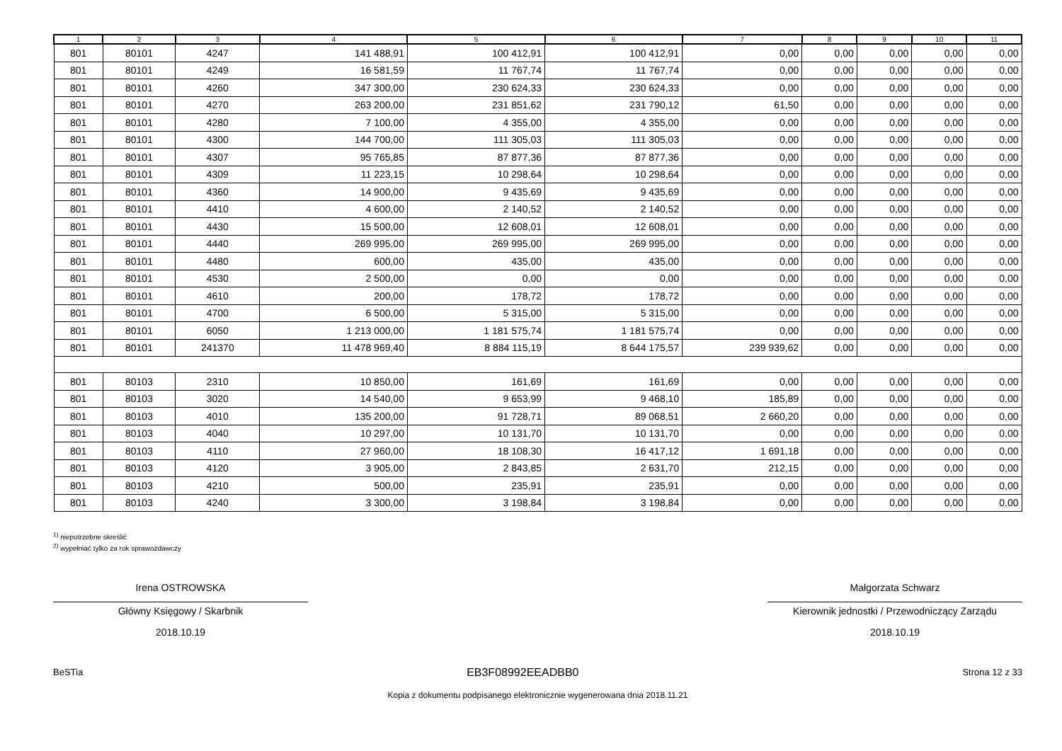| 1 | 2 | 3 | 4 | 5 | 6 | 7 | 8 | 9 | 10 | 11 |
| --- | --- | --- | --- | --- | --- | --- | --- | --- | --- | --- |
| 801 | 80101 | 4247 | 141 488,91 | 100 412,91 | 100 412,91 | 0,00 | 0,00 | 0,00 | 0,00 | 0,00 |
| 801 | 80101 | 4249 | 16 581,59 | 11 767,74 | 11 767,74 | 0,00 | 0,00 | 0,00 | 0,00 | 0,00 |
| 801 | 80101 | 4260 | 347 300,00 | 230 624,33 | 230 624,33 | 0,00 | 0,00 | 0,00 | 0,00 | 0,00 |
| 801 | 80101 | 4270 | 263 200,00 | 231 851,62 | 231 790,12 | 61,50 | 0,00 | 0,00 | 0,00 | 0,00 |
| 801 | 80101 | 4280 | 7 100,00 | 4 355,00 | 4 355,00 | 0,00 | 0,00 | 0,00 | 0,00 | 0,00 |
| 801 | 80101 | 4300 | 144 700,00 | 111 305,03 | 111 305,03 | 0,00 | 0,00 | 0,00 | 0,00 | 0,00 |
| 801 | 80101 | 4307 | 95 765,85 | 87 877,36 | 87 877,36 | 0,00 | 0,00 | 0,00 | 0,00 | 0,00 |
| 801 | 80101 | 4309 | 11 223,15 | 10 298,64 | 10 298,64 | 0,00 | 0,00 | 0,00 | 0,00 | 0,00 |
| 801 | 80101 | 4360 | 14 900,00 | 9 435,69 | 9 435,69 | 0,00 | 0,00 | 0,00 | 0,00 | 0,00 |
| 801 | 80101 | 4410 | 4 600,00 | 2 140,52 | 2 140,52 | 0,00 | 0,00 | 0,00 | 0,00 | 0,00 |
| 801 | 80101 | 4430 | 15 500,00 | 12 608,01 | 12 608,01 | 0,00 | 0,00 | 0,00 | 0,00 | 0,00 |
| 801 | 80101 | 4440 | 269 995,00 | 269 995,00 | 269 995,00 | 0,00 | 0,00 | 0,00 | 0,00 | 0,00 |
| 801 | 80101 | 4480 | 600,00 | 435,00 | 435,00 | 0,00 | 0,00 | 0,00 | 0,00 | 0,00 |
| 801 | 80101 | 4530 | 2 500,00 | 0,00 | 0,00 | 0,00 | 0,00 | 0,00 | 0,00 | 0,00 |
| 801 | 80101 | 4610 | 200,00 | 178,72 | 178,72 | 0,00 | 0,00 | 0,00 | 0,00 | 0,00 |
| 801 | 80101 | 4700 | 6 500,00 | 5 315,00 | 5 315,00 | 0,00 | 0,00 | 0,00 | 0,00 | 0,00 |
| 801 | 80101 | 6050 | 1 213 000,00 | 1 181 575,74 | 1 181 575,74 | 0,00 | 0,00 | 0,00 | 0,00 | 0,00 |
| 801 | 80101 | 241370 | 11 478 969,40 | 8 884 115,19 | 8 644 175,57 | 239 939,62 | 0,00 | 0,00 | 0,00 | 0,00 |
| 801 | 80103 | 2310 | 10 850,00 | 161,69 | 161,69 | 0,00 | 0,00 | 0,00 | 0,00 | 0,00 |
| 801 | 80103 | 3020 | 14 540,00 | 9 653,99 | 9 468,10 | 185,89 | 0,00 | 0,00 | 0,00 | 0,00 |
| 801 | 80103 | 4010 | 135 200,00 | 91 728,71 | 89 068,51 | 2 660,20 | 0,00 | 0,00 | 0,00 | 0,00 |
| 801 | 80103 | 4040 | 10 297,00 | 10 131,70 | 10 131,70 | 0,00 | 0,00 | 0,00 | 0,00 | 0,00 |
| 801 | 80103 | 4110 | 27 960,00 | 18 108,30 | 16 417,12 | 1 691,18 | 0,00 | 0,00 | 0,00 | 0,00 |
| 801 | 80103 | 4120 | 3 905,00 | 2 843,85 | 2 631,70 | 212,15 | 0,00 | 0,00 | 0,00 | 0,00 |
| 801 | 80103 | 4210 | 500,00 | 235,91 | 235,91 | 0,00 | 0,00 | 0,00 | 0,00 | 0,00 |
| 801 | 80103 | 4240 | 3 300,00 | 3 198,84 | 3 198,84 | 0,00 | 0,00 | 0,00 | 0,00 | 0,00 |
<sup>1)</sup> niepotrzebne skreślić
<sup>2)</sup> wypełniać tylko za rok sprawozdawczy
Irena OSTROWSKA
Główny Księgowy / Skarbnik
2018.10.19
Małgorzata Schwarz
Kierownik jednostki / Przewodniczący Zarządu
2018.10.19
BeSTia EB3F08992EEADBB0 Strona 12 z 33
Kopia z dokumentu podpisanego elektronicznie wygenerowana dnia 2018.11.21